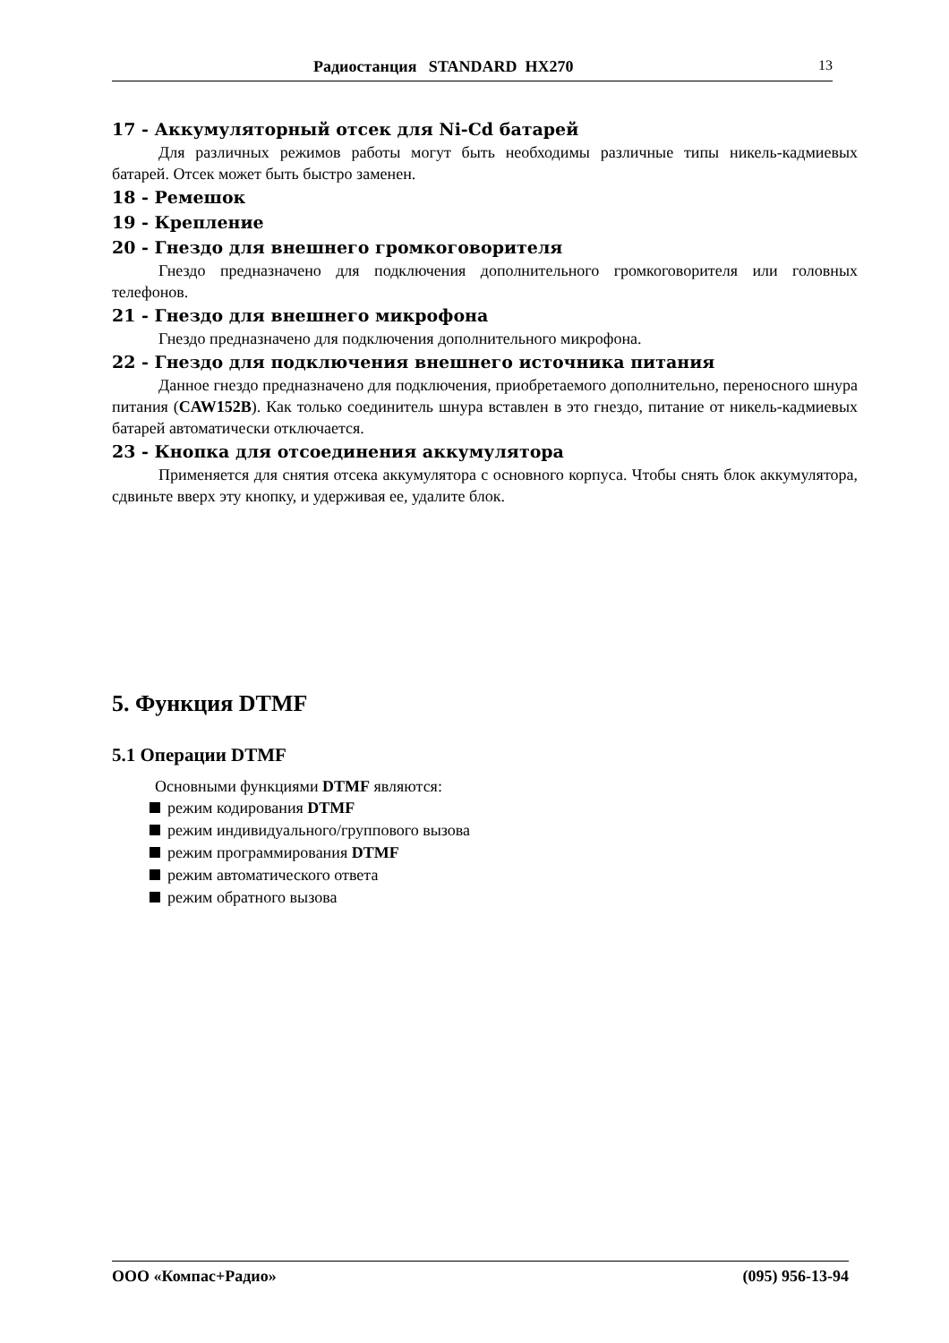Радиостанция STANDARD HX270 13
17 - Аккумуляторный отсек для Ni-Cd батарей
Для различных режимов работы могут быть необходимы различные типы никель-кадмиевых батарей. Отсек может быть быстро заменен.
18 - Ремешок
19 - Крепление
20 - Гнездо для внешнего громкоговорителя
Гнездо предназначено для подключения дополнительного громкоговорителя или головных телефонов.
21 - Гнездо для внешнего микрофона
Гнездо предназначено для подключения дополнительного микрофона.
22 - Гнездо для подключения внешнего источника питания
Данное гнездо предназначено для подключения, приобретаемого дополнительно, переносного шнура питания (CAW152B). Как только соединитель шнура вставлен в это гнездо, питание от никель-кадмиевых батарей автоматически отключается.
23 - Кнопка для отсоединения аккумулятора
Применяется для снятия отсека аккумулятора с основного корпуса. Чтобы снять блок аккумулятора, сдвиньте вверх эту кнопку, и удерживая ее, удалите блок.
5. Функция DTMF
5.1 Операции DTMF
Основными функциями DTMF являются:
режим кодирования DTMF
режим индивидуального/группового вызова
режим программирования DTMF
режим автоматического ответа
режим обратного вызова
ООО «Компас+Радио» (095) 956-13-94